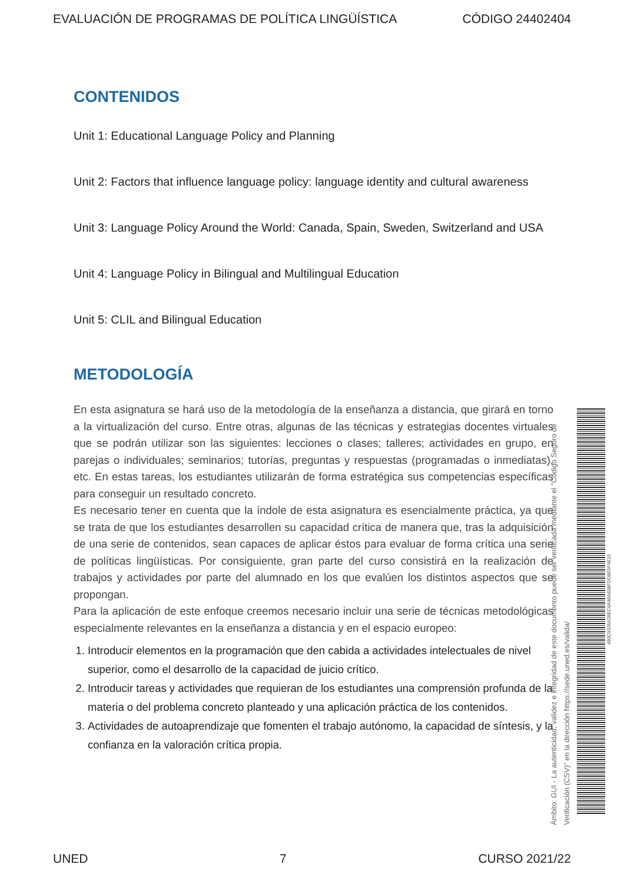EVALUACIÓN DE PROGRAMAS DE POLÍTICA LINGÜÍSTICA CÓDIGO 24402404
CONTENIDOS
Unit 1: Educational Language Policy and Planning
Unit 2: Factors that influence language policy: language identity and cultural awareness
Unit 3: Language Policy Around the World: Canada, Spain, Sweden, Switzerland and USA
Unit 4: Language Policy in Bilingual and Multilingual Education
Unit 5: CLIL and Bilingual Education
METODOLOGÍA
En esta asignatura se hará uso de la metodología de la enseñanza a distancia, que girará en torno a la virtualización del curso. Entre otras, algunas de las técnicas y estrategias docentes virtuales que se podrán utilizar son las siguientes: lecciones o clases; talleres; actividades en grupo, en parejas o individuales; seminarios; tutorías, preguntas y respuestas (programadas o inmediatas), etc. En estas tareas, los estudiantes utilizarán de forma estratégica sus competencias específicas para conseguir un resultado concreto.
Es necesario tener en cuenta que la índole de esta asignatura es esencialmente práctica, ya que se trata de que los estudiantes desarrollen su capacidad crítica de manera que, tras la adquisición de una serie de contenidos, sean capaces de aplicar éstos para evaluar de forma crítica una serie de políticas lingüísticas. Por consiguiente, gran parte del curso consistirá en la realización de trabajos y actividades por parte del alumnado en los que evalúen los distintos aspectos que se propongan.
Para la aplicación de este enfoque creemos necesario incluir una serie de técnicas metodológicas especialmente relevantes en la enseñanza a distancia y en el espacio europeo:
1. Introducir elementos en la programación que den cabida a actividades intelectuales de nivel superior, como el desarrollo de la capacidad de juicio crítico.
2. Introducir tareas y actividades que requieran de los estudiantes una comprensión profunda de la materia o del problema concreto planteado y una aplicación práctica de los contenidos.
3. Actividades de autoaprendizaje que fomenten el trabajo autónomo, la capacidad de síntesis, y la confianza en la valoración crítica propia.
Ámbito: GUI - La autenticidad, validez e integridad de este documento puede ser verificada mediante el "Código Seguro de Verificación (CSV)" en la dirección https://sede.uned.es/valida/
490C9326A28EC6A46A838FDD8E5F4E15
UNED 7 CURSO 2021/22